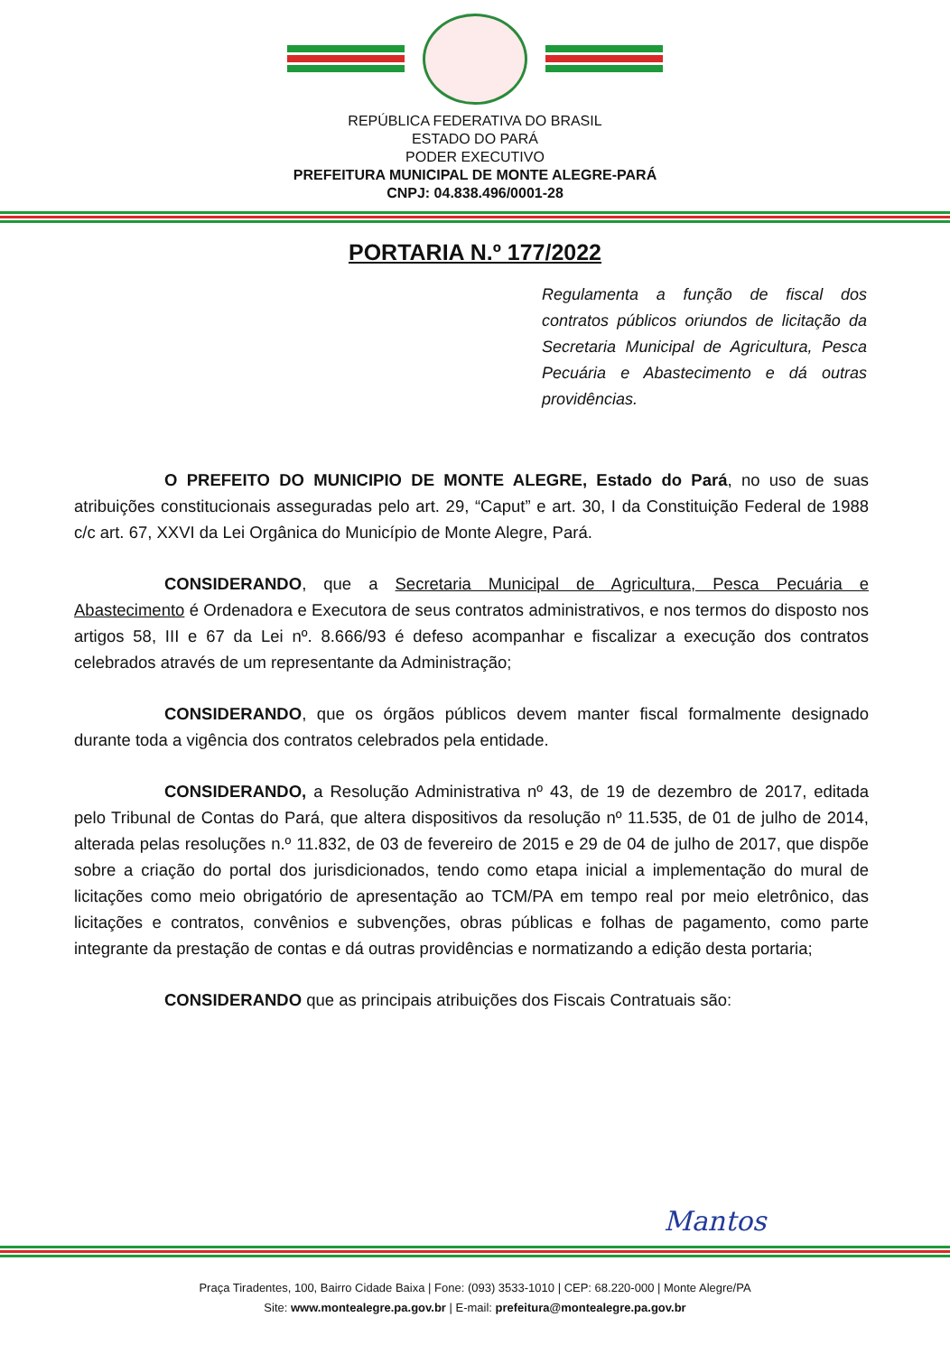REPÚBLICA FEDERATIVA DO BRASIL
ESTADO DO PARÁ
PODER EXECUTIVO
PREFEITURA MUNICIPAL DE MONTE ALEGRE-PARÁ
CNPJ: 04.838.496/0001-28
PORTARIA N.º 177/2022
Regulamenta a função de fiscal dos contratos públicos oriundos de licitação da Secretaria Municipal de Agricultura, Pesca Pecuária e Abastecimento e dá outras providências.
O PREFEITO DO MUNICIPIO DE MONTE ALEGRE, Estado do Pará, no uso de suas atribuições constitucionais asseguradas pelo art. 29, “Caput” e art. 30, I da Constituição Federal de 1988 c/c art. 67, XXVI da Lei Orgânica do Município de Monte Alegre, Pará.
CONSIDERANDO, que a Secretaria Municipal de Agricultura, Pesca Pecuária e Abastecimento é Ordenadora e Executora de seus contratos administrativos, e nos termos do disposto nos artigos 58, III e 67 da Lei nº. 8.666/93 é defeso acompanhar e fiscalizar a execução dos contratos celebrados através de um representante da Administração;
CONSIDERANDO, que os órgãos públicos devem manter fiscal formalmente designado durante toda a vigência dos contratos celebrados pela entidade.
CONSIDERANDO, a Resolução Administrativa nº 43, de 19 de dezembro de 2017, editada pelo Tribunal de Contas do Pará, que altera dispositivos da resolução nº 11.535, de 01 de julho de 2014, alterada pelas resoluções n.º 11.832, de 03 de fevereiro de 2015 e 29 de 04 de julho de 2017, que dispõe sobre a criação do portal dos jurisdicionados, tendo como etapa inicial a implementação do mural de licitações como meio obrigatório de apresentação ao TCM/PA em tempo real por meio eletrônico, das licitações e contratos, convênios e subvenções, obras públicas e folhas de pagamento, como parte integrante da prestação de contas e dá outras providências e normatizando a edição desta portaria;
CONSIDERANDO que as principais atribuições dos Fiscais Contratuais são:
Mantos
Praça Tiradentes, 100, Bairro Cidade Baixa | Fone: (093) 3533-1010 | CEP: 68.220-000 | Monte Alegre/PA
Site: www.montealegre.pa.gov.br | E-mail: prefeitura@montealegre.pa.gov.br